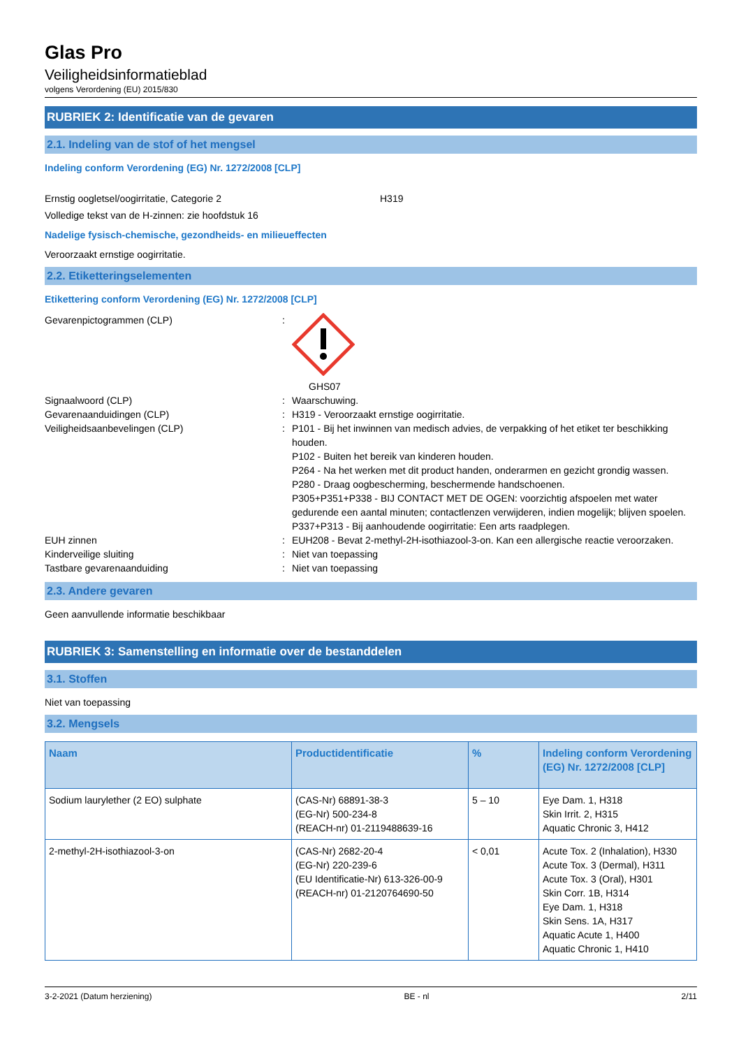Glas Pro
Veiligheidsinformatieblad
volgens Verordening (EU) 2015/830
RUBRIEK 2: Identificatie van de gevaren
2.1. Indeling van de stof of het mengsel
Indeling conform Verordening (EG) Nr. 1272/2008 [CLP]
Ernstig oogletsel/oogirritatie, Categorie 2 H319
Volledige tekst van de H-zinnen: zie hoofdstuk 16
Nadelige fysisch-chemische, gezondheids- en milieueffecten
Veroorzaakt ernstige oogirritatie.
2.2. Etiketteringselementen
Etikettering conform Verordening (EG) Nr. 1272/2008 [CLP]
Gevarenpictogrammen (CLP):
GHS07
Signaalwoord (CLP): Waarschuwing.
Gevarenaanduidingen (CLP): H319 - Veroorzaakt ernstige oogirritatie.
Veiligheidsaanbevelingen (CLP): P101 - Bij het inwinnen van medisch advies, de verpakking of het etiket ter beschikking houden.
P102 - Buiten het bereik van kinderen houden.
P264 - Na het werken met dit product handen, onderarmen en gezicht grondig wassen.
P280 - Draag oogbescherming, beschermende handschoenen.
P305+P351+P338 - BIJ CONTACT MET DE OGEN: voorzichtig afspoelen met water gedurende een aantal minuten; contactlenzen verwijderen, indien mogelijk; blijven spoelen.
P337+P313 - Bij aanhoudende oogirritatie: Een arts raadplegen.
EUH zinnen: EUH208 - Bevat 2-methyl-2H-isothiazool-3-on. Kan een allergische reactie veroorzaken.
Kinderveilige sluiting: Niet van toepassing
Tastbare gevarenaanduiding: Niet van toepassing
2.3. Andere gevaren
Geen aanvullende informatie beschikbaar
RUBRIEK 3: Samenstelling en informatie over de bestanddelen
3.1. Stoffen
Niet van toepassing
3.2. Mengsels
| Naam | Productidentificatie | % | Indeling conform Verordening (EG) Nr. 1272/2008 [CLP] |
| --- | --- | --- | --- |
| Sodium laurylether (2 EO) sulphate | (CAS-Nr) 68891-38-3 (EG-Nr) 500-234-8 (REACH-nr) 01-2119488639-16 | 5 – 10 | Eye Dam. 1, H318 Skin Irrit. 2, H315 Aquatic Chronic 3, H412 |
| 2-methyl-2H-isothiazool-3-on | (CAS-Nr) 2682-20-4 (EG-Nr) 220-239-6 (EU Identificatie-Nr) 613-326-00-9 (REACH-nr) 01-2120764690-50 | < 0,01 | Acute Tox. 2 (Inhalation), H330 Acute Tox. 3 (Dermal), H311 Acute Tox. 3 (Oral), H301 Skin Corr. 1B, H314 Eye Dam. 1, H318 Skin Sens. 1A, H317 Aquatic Acute 1, H400 Aquatic Chronic 1, H410 |
3-2-2021 (Datum herziening) BE - nl 2/11